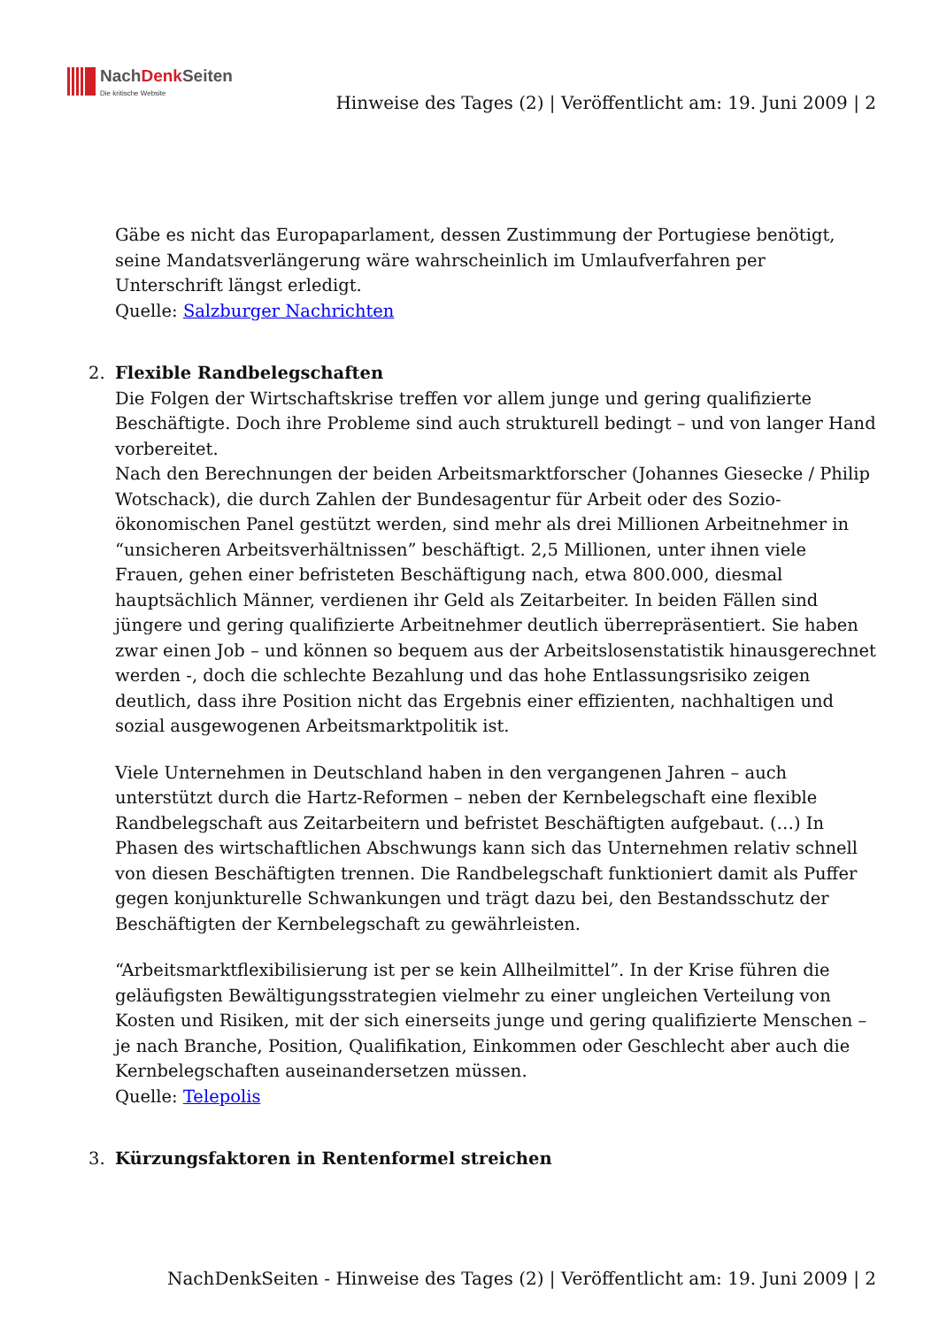NachDenk Seiten
Die kritische Website
Hinweise des Tages (2) | Veröffentlicht am: 19. Juni 2009 | 2
Gäbe es nicht das Europaparlament, dessen Zustimmung der Portugiese benötigt, seine Mandatsverlängerung wäre wahrscheinlich im Umlaufverfahren per Unterschrift längst erledigt.
Quelle: Salzburger Nachrichten
2. Flexible Randbelegschaften
Die Folgen der Wirtschaftskrise treffen vor allem junge und gering qualifizierte Beschäftigte. Doch ihre Probleme sind auch strukturell bedingt – und von langer Hand vorbereitet.
Nach den Berechnungen der beiden Arbeitsmarktforscher (Johannes Giesecke / Philip Wotschack), die durch Zahlen der Bundesagentur für Arbeit oder des Sozio-ökonomischen Panel gestützt werden, sind mehr als drei Millionen Arbeitnehmer in “unsicheren Arbeitsverhältnissen” beschäftigt. 2,5 Millionen, unter ihnen viele Frauen, gehen einer befristeten Beschäftigung nach, etwa 800.000, diesmal hauptsächlich Männer, verdienen ihr Geld als Zeitarbeiter. In beiden Fällen sind jüngere und gering qualifizierte Arbeitnehmer deutlich überrepräsentiert. Sie haben zwar einen Job – und können so bequem aus der Arbeitslosenstatistik hinausgerechnet werden -, doch die schlechte Bezahlung und das hohe Entlassungsrisiko zeigen deutlich, dass ihre Position nicht das Ergebnis einer effizienten, nachhaltigen und sozial ausgewogenen Arbeitsmarktpolitik ist.
Viele Unternehmen in Deutschland haben in den vergangenen Jahren – auch unterstützt durch die Hartz-Reformen – neben der Kernbelegschaft eine flexible Randbelegschaft aus Zeitarbeitern und befristet Beschäftigten aufgebaut. (…) In Phasen des wirtschaftlichen Abschwungs kann sich das Unternehmen relativ schnell von diesen Beschäftigten trennen. Die Randbelegschaft funktioniert damit als Puffer gegen konjunkturelle Schwankungen und trägt dazu bei, den Bestandsschutz der Beschäftigten der Kernbelegschaft zu gewährleisten.
“Arbeitsmarktflexibilisierung ist per se kein Allheilmittel”. In der Krise führen die geläufigsten Bewältigungsstrategien vielmehr zu einer ungleichen Verteilung von Kosten und Risiken, mit der sich einerseits junge und gering qualifizierte Menschen – je nach Branche, Position, Qualifikation, Einkommen oder Geschlecht aber auch die Kernbelegschaften auseinandersetzen müssen.
Quelle: Telepolis
3. Kürzungsfaktoren in Rentenformel streichen
NachDenkSeiten - Hinweise des Tages (2) | Veröffentlicht am: 19. Juni 2009 | 2